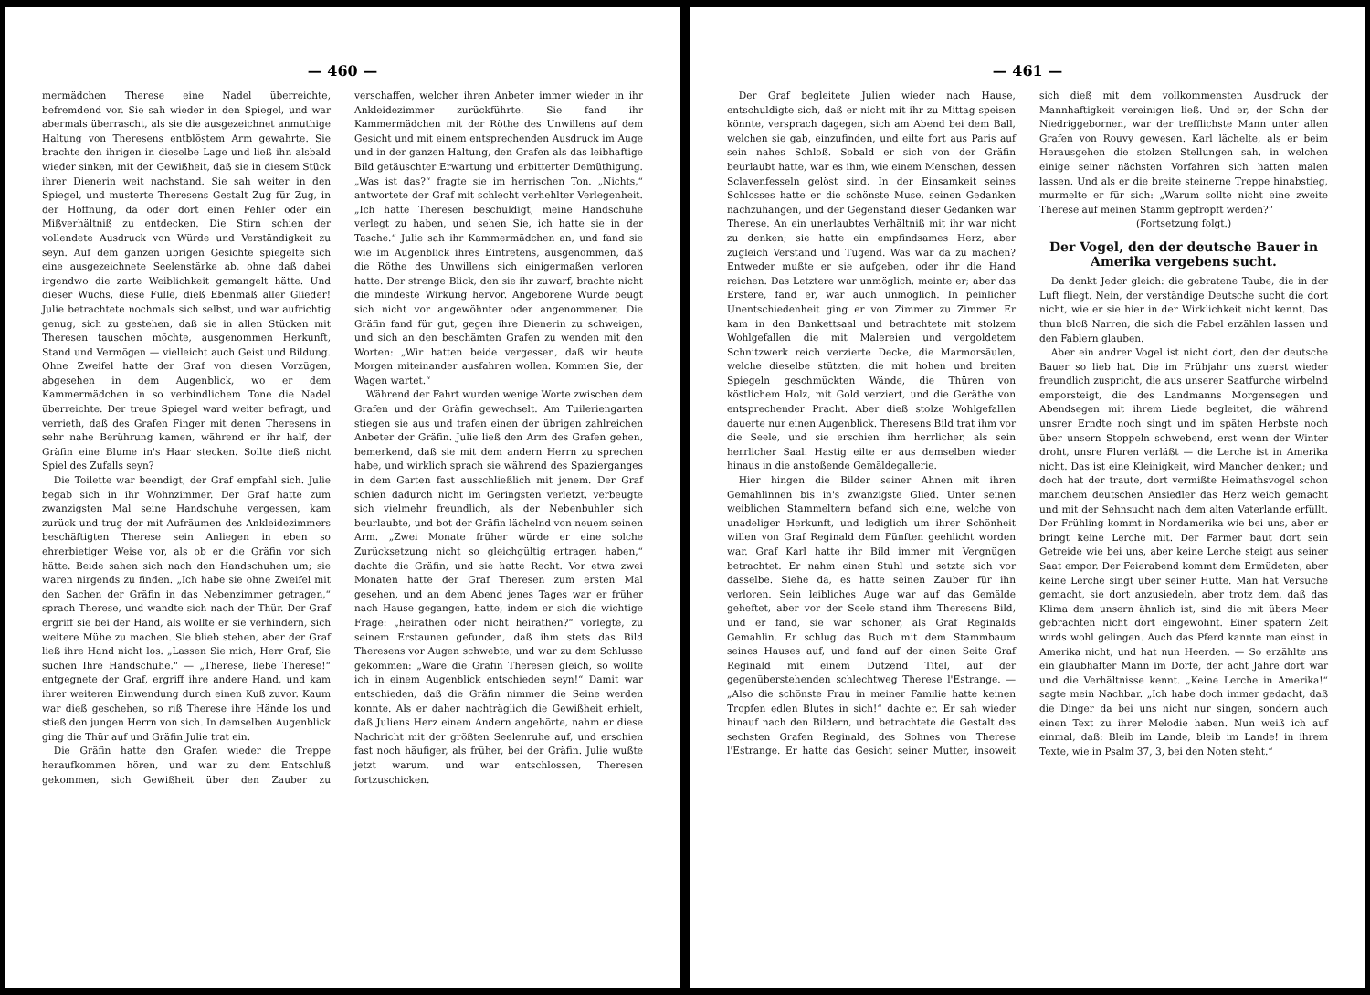— 460 —
mermädchen Therese eine Nadel überreichte, befremdend vor. Sie sah wieder in den Spiegel, und war abermals überrascht, als sie die ausgezeichnet anmuthige Haltung von Theresens entblöstem Arm gewahrte. Sie brachte den ihrigen in dieselbe Lage und ließ ihn alsbald wieder sinken, mit der Gewißheit, daß sie in diesem Stück ihrer Dienerin weit nachstand. Sie sah weiter in den Spiegel, und musterte Theresens Gestalt Zug für Zug, in der Hoffnung, da oder dort einen Fehler oder ein Mißverhältniß zu entdecken. Die Stirn schien der vollendete Ausdruck von Würde und Verständigkeit zu seyn. Auf dem ganzen übrigen Gesichte spiegelte sich eine ausgezeichnete Seelenstärke ab, ohne daß dabei irgendwo die zarte Weiblichkeit gemangelt hätte. Und dieser Wuchs, diese Fülle, dieß Ebenmaß aller Glieder! Julie betrachtete nochmals sich selbst, und war aufrichtig genug, sich zu gestehen, daß sie in allen Stücken mit Theresen tauschen möchte, ausgenommen Herkunft, Stand und Vermögen — vielleicht auch Geist und Bildung. Ohne Zweifel hatte der Graf von diesen Vorzügen, abgesehen in dem Augenblick, wo er dem Kammermädchen in so verbindlichem Tone die Nadel überreichte. Der treue Spiegel ward weiter befragt, und verrieth, daß des Grafen Finger mit denen Theresens in sehr nahe Berührung kamen, während er ihr half, der Gräfin eine Blume in's Haar stecken. Sollte dieß nicht Spiel des Zufalls seyn?
Die Toilette war beendigt, der Graf empfahl sich. Julie begab sich in ihr Wohnzimmer. Der Graf hatte zum zwanzigsten Mal seine Handschuhe vergessen, kam zurück und trug der mit Aufräumen des Ankleidezimmers beschäftigten Therese sein Anliegen in eben so ehrerbietiger Weise vor, als ob er die Gräfin vor sich hätte. Beide sahen sich nach den Handschuhen um; sie waren nirgends zu finden. „Ich habe sie ohne Zweifel mit den Sachen der Gräfin in das Nebenzimmer getragen,“ sprach Therese, und wandte sich nach der Thür. Der Graf ergriff sie bei der Hand, als wollte er sie verhindern, sich weitere Mühe zu machen. Sie blieb stehen, aber der Graf ließ ihre Hand nicht los. „Lassen Sie mich, Herr Graf, Sie suchen Ihre Handschuhe.“ — „Therese, liebe Therese!“ entgegnete der Graf, ergriff ihre andere Hand, und kam ihrer weiteren Einwendung durch einen Kuß zuvor. Kaum war dieß geschehen, so riß Therese ihre Hände los und stieß den jungen Herrn von sich. In demselben Augenblick ging die Thür auf und Gräfin Julie trat ein.
Die Gräfin hatte den Grafen wieder die Treppe heraufkommen hören, und war zu dem Entschluß gekommen, sich Gewißheit über den Zauber zu verschaffen, welcher ihren Anbeter immer wieder in ihr Ankleidezimmer zurückführte. Sie fand ihr Kammermädchen mit der Röthe des Unwillens auf dem Gesicht und mit einem entsprechenden Ausdruck im Auge und in der ganzen Haltung, den Grafen als das leibhaftige Bild getäuschter Erwartung und erbitterter Demüthigung. „Was ist das?“ fragte sie im herrischen Ton. „Nichts,“ antwortete der Graf mit schlecht verhehlter Verlegenheit. „Ich hatte Theresen beschuldigt, meine Handschuhe verlegt zu haben, und sehen Sie, ich hatte sie in der Tasche.“ Julie sah ihr Kammermädchen an, und fand sie wie im Augenblick ihres Eintretens, ausgenommen, daß die Röthe des Unwillens sich einigermaßen verloren hatte. Der strenge Blick, den sie ihr zuwarf, brachte nicht die mindeste Wirkung hervor. Angeborene Würde beugt sich nicht vor angewöhnter oder angenommener. Die Gräfin fand für gut, gegen ihre Dienerin zu schweigen, und sich an den beschämten Grafen zu wenden mit den Worten: „Wir hatten beide vergessen, daß wir heute Morgen miteinander ausfahren wollen. Kommen Sie, der Wagen wartet.“
Während der Fahrt wurden wenige Worte zwischen dem Grafen und der Gräfin gewechselt. Am Tuileriengarten stiegen sie aus und trafen einen der übrigen zahlreichen Anbeter der Gräfin. Julie ließ den Arm des Grafen gehen, bemerkend, daß sie mit dem andern Herrn zu sprechen habe, und wirklich sprach sie während des Spazierganges in dem Garten fast ausschließlich mit jenem. Der Graf schien dadurch nicht im Geringsten verletzt, verbeugte sich vielmehr freundlich, als der Nebenbuhler sich beurlaubte, und bot der Gräfin lächelnd von neuem seinen Arm. „Zwei Monate früher würde er eine solche Zurücksetzung nicht so gleichgültig ertragen haben,“ dachte die Gräfin, und sie hatte Recht. Vor etwa zwei Monaten hatte der Graf Theresen zum ersten Mal gesehen, und an dem Abend jenes Tages war er früher nach Hause gegangen, hatte, indem er sich die wichtige Frage: „heirathen oder nicht heirathen?“ vorlegte, zu seinem Erstaunen gefunden, daß ihm stets das Bild Theresens vor Augen schwebte, und war zu dem Schlusse gekommen: „Wäre die Gräfin Theresen gleich, so wollte ich in einem Augenblick entschieden seyn!“ Damit war entschieden, daß die Gräfin nimmer die Seine werden konnte. Als er daher nachträglich die Gewißheit erhielt, daß Juliens Herz einem Andern angehörte, nahm er diese Nachricht mit der größten Seelenruhe auf, und erschien fast noch häufiger, als früher, bei der Gräfin. Julie wußte jetzt warum, und war entschlossen, Theresen fortzuschicken.
— 461 —
Der Graf begleitete Julien wieder nach Hause, entschuldigte sich, daß er nicht mit ihr zu Mittag speisen könnte, versprach dagegen, sich am Abend bei dem Ball, welchen sie gab, einzufinden, und eilte fort aus Paris auf sein nahes Schloß. Sobald er sich von der Gräfin beurlaubt hatte, war es ihm, wie einem Menschen, dessen Sclavenfesseln gelöst sind. In der Einsamkeit seines Schlosses hatte er die schönste Muse, seinen Gedanken nachzuhängen, und der Gegenstand dieser Gedanken war Therese. An ein unerlaubtes Verhältniß mit ihr war nicht zu denken; sie hatte ein empfindsames Herz, aber zugleich Verstand und Tugend. Was war da zu machen? Entweder mußte er sie aufgeben, oder ihr die Hand reichen. Das Letztere war unmöglich, meinte er; aber das Erstere, fand er, war auch unmöglich. In peinlicher Unentschiedenheit ging er von Zimmer zu Zimmer. Er kam in den Bankettsaal und betrachtete mit stolzem Wohlgefallen die mit Malereien und vergoldetem Schnitzwerk reich verzierte Decke, die Marmorsäulen, welche dieselbe stützten, die mit hohen und breiten Spiegeln geschmückten Wände, die Thüren von köstlichem Holz, mit Gold verziert, und die Geräthe von entsprechender Pracht. Aber dieß stolze Wohlgefallen dauerte nur einen Augenblick. Theresens Bild trat ihm vor die Seele, und sie erschien ihm herrlicher, als sein herrlicher Saal. Hastig eilte er aus demselben wieder hinaus in die anstoßende Gemäldegallerie.
Hier hingen die Bilder seiner Ahnen mit ihren Gemahlinnen bis in's zwanzigste Glied. Unter seinen weiblichen Stammeltern befand sich eine, welche von unadeliger Herkunft, und lediglich um ihrer Schönheit willen von Graf Reginald dem Fünften geehlicht worden war. Graf Karl hatte ihr Bild immer mit Vergnügen betrachtet. Er nahm einen Stuhl und setzte sich vor dasselbe. Siehe da, es hatte seinen Zauber für ihn verloren. Sein leibliches Auge war auf das Gemälde geheftet, aber vor der Seele stand ihm Theresens Bild, und er fand, sie war schöner, als Graf Reginalds Gemahlin. Er schlug das Buch mit dem Stammbaum seines Hauses auf, und fand auf der einen Seite Graf Reginald mit einem Dutzend Titel, auf der gegenüberstehenden schlechtweg Therese l'Estrange. — „Also die schönste Frau in meiner Familie hatte keinen Tropfen edlen Blutes in sich!“ dachte er. Er sah wieder hinauf nach den Bildern, und betrachtete die Gestalt des sechsten Grafen Reginald, des Sohnes von Therese l'Estrange. Er hatte das Gesicht seiner Mutter, insoweit sich dieß mit dem vollkommensten Ausdruck der Mannhaftigkeit vereinigen ließ. Und er, der Sohn der Niedriggebornen, war der trefflichste Mann unter allen Grafen von Rouvy gewesen. Karl lächelte, als er beim Herausgehen die stolzen Stellungen sah, in welchen einige seiner nächsten Vorfahren sich hatten malen lassen. Und als er die breite steinerne Treppe hinabstieg, murmelte er für sich: „Warum sollte nicht eine zweite Therese auf meinen Stamm gepfropft werden?“
(Fortsetzung folgt.)
Der Vogel, den der deutsche Bauer in Amerika vergebens sucht.
Da denkt Jeder gleich: die gebratene Taube, die in der Luft fliegt. Nein, der verständige Deutsche sucht die dort nicht, wie er sie hier in der Wirklichkeit nicht kennt. Das thun bloß Narren, die sich die Fabel erzählen lassen und den Fablern glauben.
Aber ein andrer Vogel ist nicht dort, den der deutsche Bauer so lieb hat. Die im Frühjahr uns zuerst wieder freundlich zuspricht, die aus unserer Saatfurche wirbelnd emporsteigt, die des Landmanns Morgensegen und Abendsegen mit ihrem Liede begleitet, die während unsrer Erndte noch singt und im späten Herbste noch über unsern Stoppeln schwebend, erst wenn der Winter droht, unsre Fluren verläßt — die Lerche ist in Amerika nicht. Das ist eine Kleinigkeit, wird Mancher denken; und doch hat der traute, dort vermißte Heimathsvogel schon manchem deutschen Ansiedler das Herz weich gemacht und mit der Sehnsucht nach dem alten Vaterlande erfüllt. Der Frühling kommt in Nordamerika wie bei uns, aber er bringt keine Lerche mit. Der Farmer baut dort sein Getreide wie bei uns, aber keine Lerche steigt aus seiner Saat empor. Der Feierabend kommt dem Ermüdeten, aber keine Lerche singt über seiner Hütte. Man hat Versuche gemacht, sie dort anzusiedeln, aber trotz dem, daß das Klima dem unsern ähnlich ist, sind die mit übers Meer gebrachten nicht dort eingewohnt. Einer spätern Zeit wirds wohl gelingen. Auch das Pferd kannte man einst in Amerika nicht, und hat nun Heerden. — So erzählte uns ein glaubhafter Mann im Dorfe, der acht Jahre dort war und die Verhältnisse kennt. „Keine Lerche in Amerika!“ sagte mein Nachbar. „Ich habe doch immer gedacht, daß die Dinger da bei uns nicht nur singen, sondern auch einen Text zu ihrer Melodie haben. Nun weiß ich auf einmal, daß: Bleib im Lande, bleib im Lande! in ihrem Texte, wie in Psalm 37, 3, bei den Noten steht.“